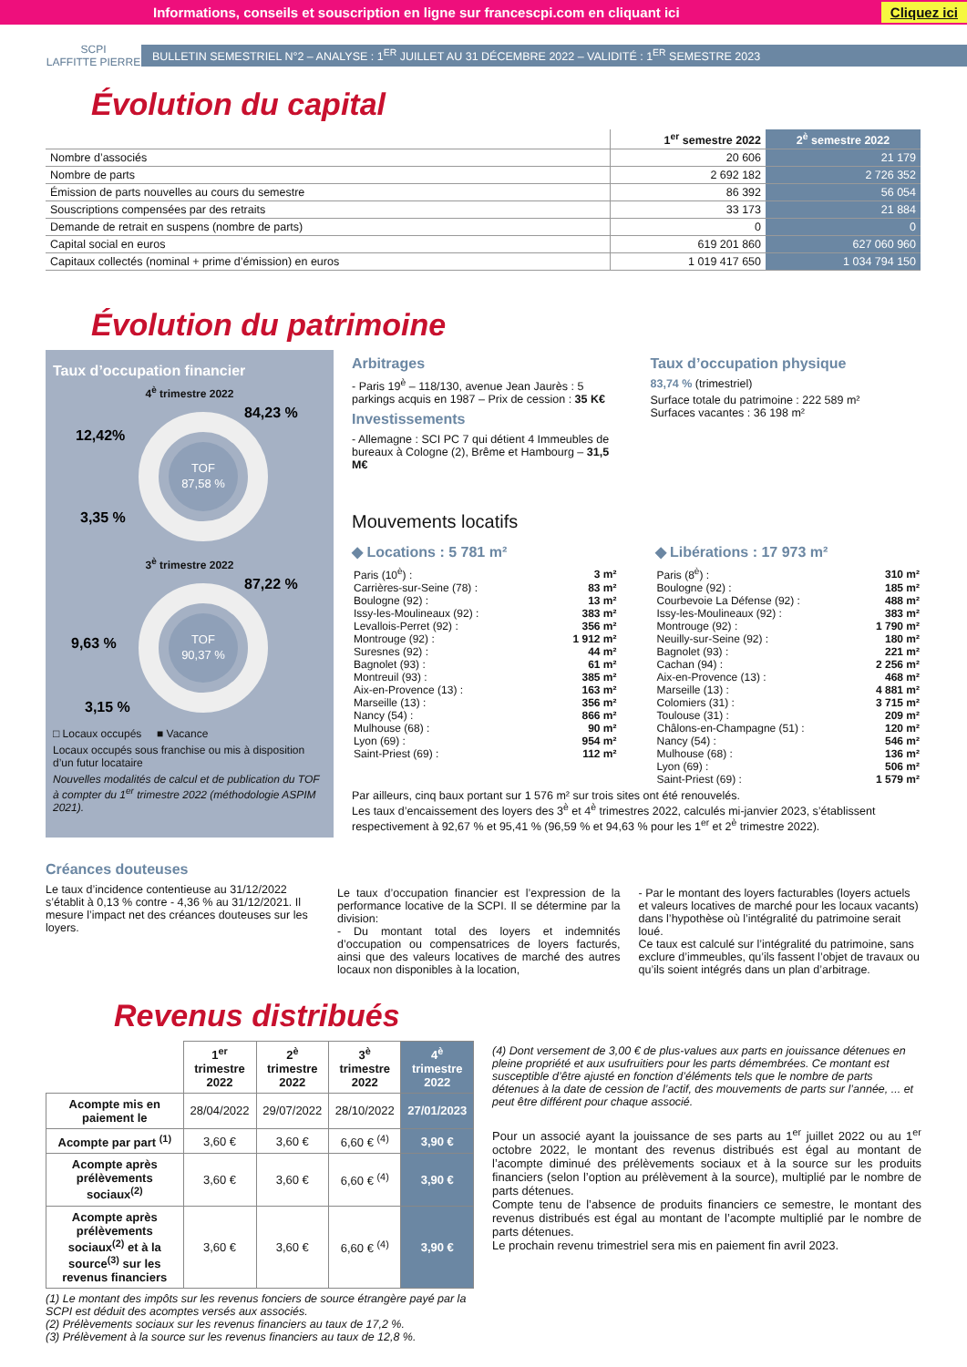Informations, conseils et souscription en ligne sur francescpi.com en cliquant ici Cliquez ici
SCPI
LAFFITTE PIERRE
BULLETIN SEMESTRIEL N°2 – ANALYSE : 1<sup>ER</sup> JUILLET AU 31 DÉCEMBRE 2022 – VALIDITÉ : 1<sup>ER</sup> SEMESTRE 2023
Évolution du capital
| | 1<sup>er</sup> semestre 2022 | 2<sup>è</sup> semestre 2022 |
| Nombre d’associés | 20 606 | 21 179 |
| Nombre de parts | 2 692 182 | 2 726 352 |
| Émission de parts nouvelles au cours du semestre | 86 392 | 56 054 |
| Souscriptions compensées par des retraits | 33 173 | 21 884 |
| Demande de retrait en suspens (nombre de parts) | 0 | 0 |
| Capital social en euros | 619 201 860 | 627 060 960 |
| Capitaux collectés (nominal + prime d’émission) en euros | 1 019 417 650 | 1 034 794 150 |
Évolution du patrimoine
Taux d’occupation financier
4<sup>è</sup> trimestre 2022
TOF
87,58 %
84,23 %
12,42%
3,35 %
3<sup>è</sup> trimestre 2022
TOF
90,37 %
87,22 %
9,63 %
3,15 %
□ Locaux occupés ■ Vacance
Locaux occupés sous franchise ou mis à disposition d’un futur locataire
Nouvelles modalités de calcul et de publication du TOF à compter du 1<sup>er</sup> trimestre 2022 (méthodologie ASPIM 2021).
Arbitrages
- Paris 19<sup>è</sup> – 118/130, avenue Jean Jaurès : 5 parkings acquis en 1987 – Prix de cession : 35 K€
Investissements
- Allemagne : SCI PC 7 qui détient 4 Immeubles de bureaux à Cologne (2), Brême et Hambourg – 31,5 M€
Taux d’occupation physique
83,74 % (trimestriel)
Surface totale du patrimoine : 222 589 m²
Surfaces vacantes : 36 198 m²
Mouvements locatifs
◆ Locations : 5 781 m²
| Paris (10<sup>è</sup>) : | 3 m² |
| Carrières-sur-Seine (78) : | 83 m² |
| Boulogne (92) : | 13 m² |
| Issy-les-Moulineaux (92) : | 383 m² |
| Levallois-Perret (92) : | 356 m² |
| Montrouge (92) : | 1 912 m² |
| Suresnes (92) : | 44 m² |
| Bagnolet (93) : | 61 m² |
| Montreuil (93) : | 385 m² |
| Aix-en-Provence (13) : | 163 m² |
| Marseille (13) : | 356 m² |
| Nancy (54) : | 866 m² |
| Mulhouse (68) : | 90 m² |
| Lyon (69) : | 954 m² |
| Saint-Priest (69) : | 112 m² |
◆ Libérations : 17 973 m²
| Paris (8<sup>è</sup>) : | 310 m² |
| Boulogne (92) : | 185 m² |
| Courbevoie La Défense (92) : | 488 m² |
| Issy-les-Moulineaux (92) : | 383 m² |
| Montrouge (92) : | 1 790 m² |
| Neuilly-sur-Seine (92) : | 180 m² |
| Bagnolet (93) : | 221 m² |
| Cachan (94) : | 2 256 m² |
| Aix-en-Provence (13) : | 468 m² |
| Marseille (13) : | 4 881 m² |
| Colomiers (31) : | 3 715 m² |
| Toulouse (31) : | 209 m² |
| Châlons-en-Champagne (51) : | 120 m² |
| Nancy (54) : | 546 m² |
| Mulhouse (68) : | 136 m² |
| Lyon (69) : | 506 m² |
| Saint-Priest (69) : | 1 579 m² |
Par ailleurs, cinq baux portant sur 1 576 m² sur trois sites ont été renouvelés.
Les taux d’encaissement des loyers des 3<sup>è</sup> et 4<sup>è</sup> trimestres 2022, calculés mi-janvier 2023, s’établissent respectivement à 92,67 % et 95,41 % (96,59 % et 94,63 % pour les 1<sup>er</sup> et 2<sup>è</sup> trimestre 2022).
Créances douteuses
Le taux d’incidence contentieuse au 31/12/2022 s’établit à 0,13 % contre - 4,36 % au 31/12/2021. Il mesure l’impact net des créances douteuses sur les loyers.
Le taux d’occupation financier est l’expression de la performance locative de la SCPI. Il se détermine par la division:
- Du montant total des loyers et indemnités d’occupation ou compensatrices de loyers facturés, ainsi que des valeurs locatives de marché des autres locaux non disponibles à la location,
- Par le montant des loyers facturables (loyers actuels et valeurs locatives de marché pour les locaux vacants) dans l’hypothèse où l’intégralité du patrimoine serait loué.
Ce taux est calculé sur l’intégralité du patrimoine, sans exclure d’immeubles, qu’ils fassent l’objet de travaux ou qu’ils soient intégrés dans un plan d’arbitrage.
Revenus distribués
| | 1<sup>er</sup> trimestre 2022 | 2<sup>è</sup> trimestre 2022 | 3<sup>è</sup> trimestre 2022 | 4<sup>è</sup> trimestre 2022 |
| --- | --- | --- | --- | --- |
| Acompte mis en paiement le | 28/04/2022 | 29/07/2022 | 28/10/2022 | 27/01/2023 |
| Acompte par part <sup>(1)</sup> | 3,60 € | 3,60 € | 6,60 € <sup>(4)</sup> | 3,90 € |
| Acompte après prélèvements sociaux<sup>(2)</sup> | 3,60 € | 3,60 € | 6,60 € <sup>(4)</sup> | 3,90 € |
| Acompte après prélèvements sociaux<sup>(2)</sup> et à la source<sup>(3)</sup> sur les revenus financiers | 3,60 € | 3,60 € | 6,60 € <sup>(4)</sup> | 3,90 € |
(1) Le montant des impôts sur les revenus fonciers de source étrangère payé par la SCPI est déduit des acomptes versés aux associés.
(2) Prélèvements sociaux sur les revenus financiers au taux de 17,2 %.
(3) Prélèvement à la source sur les revenus financiers au taux de 12,8 %.
(4) Dont versement de 3,00 € de plus-values aux parts en jouissance détenues en pleine propriété et aux usufruitiers pour les parts démembrées. Ce montant est susceptible d’être ajusté en fonction d’éléments tels que le nombre de parts détenues à la date de cession de l’actif, des mouvements de parts sur l’année, ... et peut être différent pour chaque associé.
Pour un associé ayant la jouissance de ses parts au 1<sup>er</sup> juillet 2022 ou au 1<sup>er</sup> octobre 2022, le montant des revenus distribués est égal au montant de l’acompte diminué des prélèvements sociaux et à la source sur les produits financiers (selon l’option au prélèvement à la source), multiplié par le nombre de parts détenues.
Compte tenu de l’absence de produits financiers ce semestre, le montant des revenus distribués est égal au montant de l’acompte multiplié par le nombre de parts détenues.
Le prochain revenu trimestriel sera mis en paiement fin avril 2023.